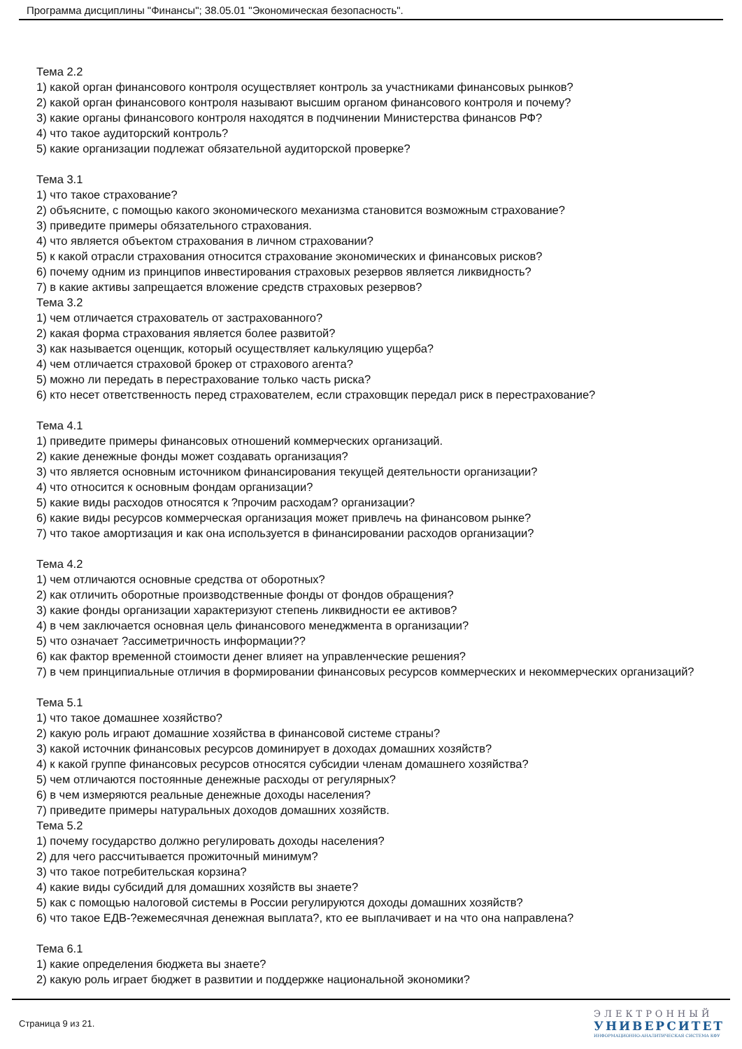Программа дисциплины "Финансы"; 38.05.01 "Экономическая безопасность".
Тема 2.2
1) какой орган финансового контроля осуществляет контроль за участниками финансовых рынков?
2) какой орган финансового контроля называют высшим органом финансового контроля и почему?
3) какие органы финансового контроля находятся в подчинении Министерства финансов РФ?
4) что такое аудиторский контроль?
5) какие организации подлежат обязательной аудиторской проверке?
Тема 3.1
1) что такое страхование?
2) объясните, с помощью какого экономического механизма становится возможным страхование?
3) приведите примеры обязательного страхования.
4) что является объектом страхования в личном страховании?
5) к какой отрасли страхования относится страхование экономических и финансовых рисков?
6) почему одним из принципов инвестирования страховых резервов является ликвидность?
7) в какие активы запрещается вложение средств страховых резервов?
Тема 3.2
1) чем отличается страхователь от застрахованного?
2) какая форма страхования является более развитой?
3) как называется оценщик, который осуществляет калькуляцию ущерба?
4) чем отличается страховой брокер от страхового агента?
5) можно ли передать в перестрахование только часть риска?
6) кто несет ответственность перед страхователем, если страховщик передал риск в перестрахование?
Тема 4.1
1) приведите примеры финансовых отношений коммерческих организаций.
2) какие денежные фонды может создавать организация?
3) что является основным источником финансирования текущей деятельности организации?
4) что относится к основным фондам организации?
5) какие виды расходов относятся к ?прочим расходам? организации?
6) какие виды ресурсов коммерческая организация может привлечь на финансовом рынке?
7) что такое амортизация и как она используется в финансировании расходов организации?
Тема 4.2
1) чем отличаются основные средства от оборотных?
2) как отличить оборотные производственные фонды от фондов обращения?
3) какие фонды организации характеризуют степень ликвидности ее активов?
4) в чем заключается основная цель финансового менеджмента в организации?
5) что означает ?ассиметричность информации??
6) как фактор временной стоимости денег влияет на управленческие решения?
7) в чем принципиальные отличия в формировании финансовых ресурсов коммерческих и некоммерческих организаций?
Тема 5.1
1) что такое домашнее хозяйство?
2) какую роль играют домашние хозяйства в финансовой системе страны?
3) какой источник финансовых ресурсов доминирует в доходах домашних хозяйств?
4) к какой группе финансовых ресурсов относятся субсидии членам домашнего хозяйства?
5) чем отличаются постоянные денежные расходы от регулярных?
6) в чем измеряются реальные денежные доходы населения?
7) приведите примеры натуральных доходов домашних хозяйств.
Тема 5.2
1) почему государство должно регулировать доходы населения?
2) для чего рассчитывается прожиточный минимум?
3) что такое потребительская корзина?
4) какие виды субсидий для домашних хозяйств вы знаете?
5) как с помощью налоговой системы в России регулируются доходы домашних хозяйств?
6) что такое ЕДВ-?ежемесячная денежная выплата?, кто ее выплачивает и на что она направлена?
Тема 6.1
1) какие определения бюджета вы знаете?
2) какую роль играет бюджет в развитии и поддержке национальной экономики?
Страница 9 из 21.
ЭЛЕКТРОННЫЙ
УНИВЕРСИТЕТ
ИНФОРМАЦИОННО-АНАЛИТИЧЕСКАЯ СИСТЕМА КФУ